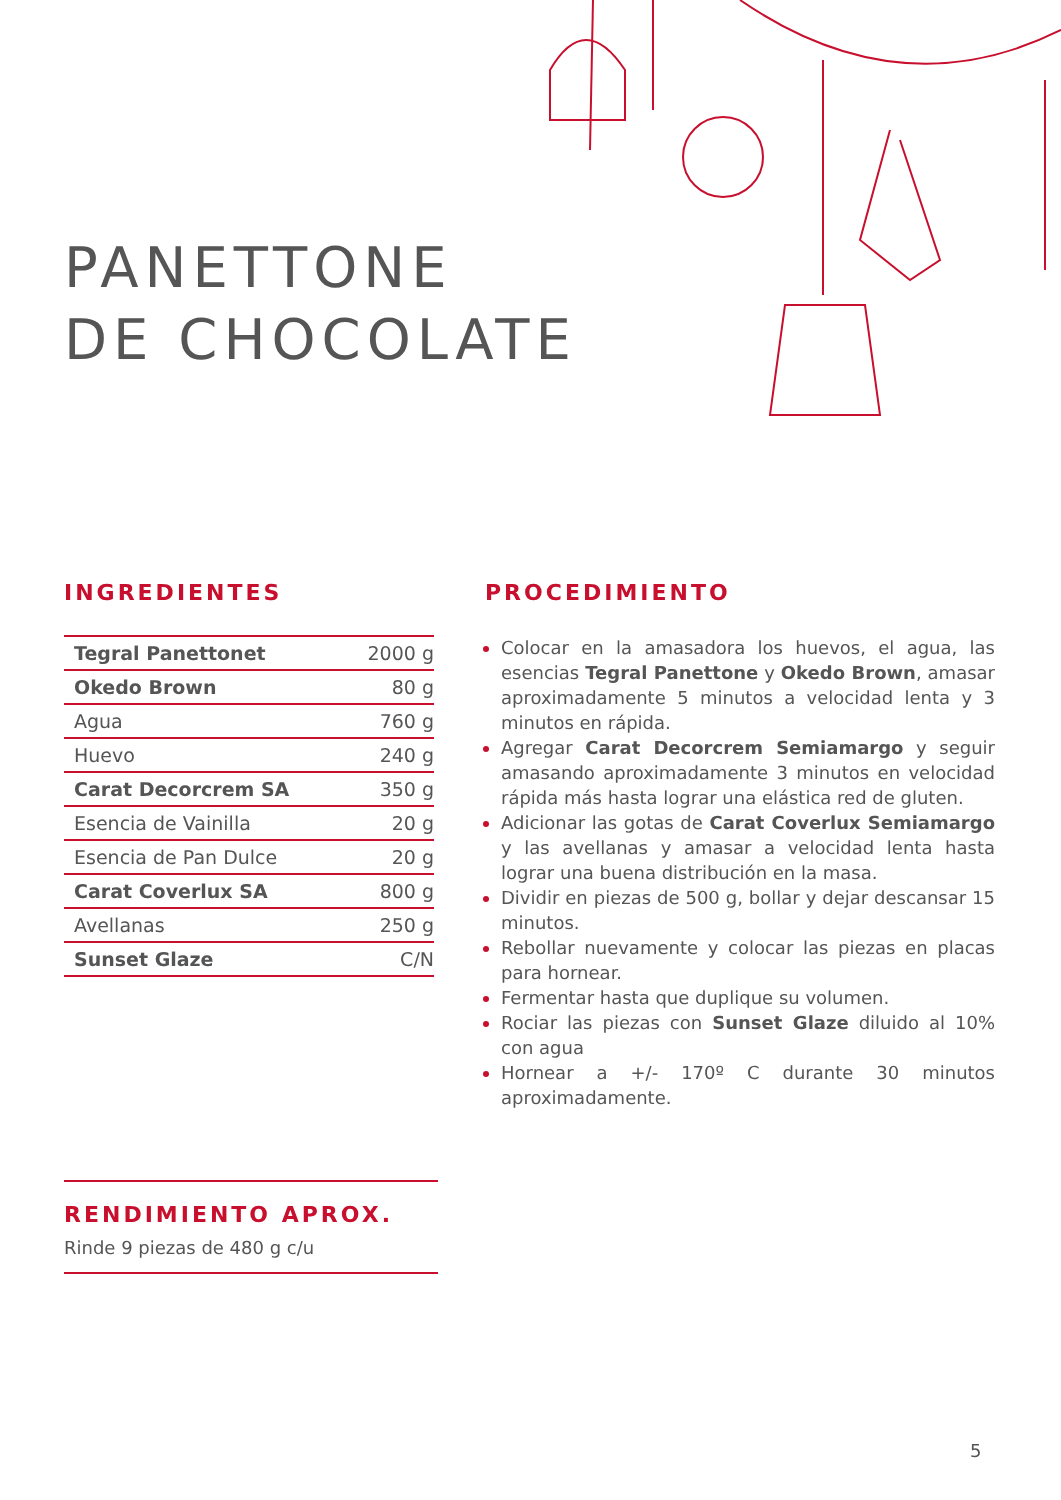PANETTONE
DE CHOCOLATE
INGREDIENTES
| Tegral Panettonet | 2000 g |
| Okedo Brown | 80 g |
| Agua | 760 g |
| Huevo | 240 g |
| Carat Decorcrem SA | 350 g |
| Esencia de Vainilla | 20 g |
| Esencia de Pan Dulce | 20 g |
| Carat Coverlux SA | 800 g |
| Avellanas | 250 g |
| Sunset Glaze | C/N |
PROCEDIMIENTO
Colocar en la amasadora los huevos, el agua, las esencias Tegral Panettone y Okedo Brown, amasar aproximadamente 5 minutos a velocidad lenta y 3 minutos en rápida.
Agregar Carat Decorcrem Semiamargo y seguir amasando aproximadamente 3 minutos en velocidad rápida más hasta lograr una elástica red de gluten.
Adicionar las gotas de Carat Coverlux Semiamargo y las avellanas y amasar a velocidad lenta hasta lograr una buena distribución en la masa.
Dividir en piezas de 500 g, bollar y dejar descansar 15 minutos.
Rebollar nuevamente y colocar las piezas en placas para hornear.
Fermentar hasta que duplique su volumen.
Rociar las piezas con Sunset Glaze diluido al 10% con agua
Hornear a +/- 170º C durante 30 minutos aproximadamente.
RENDIMIENTO APROX.
Rinde 9 piezas de 480 g c/u
5